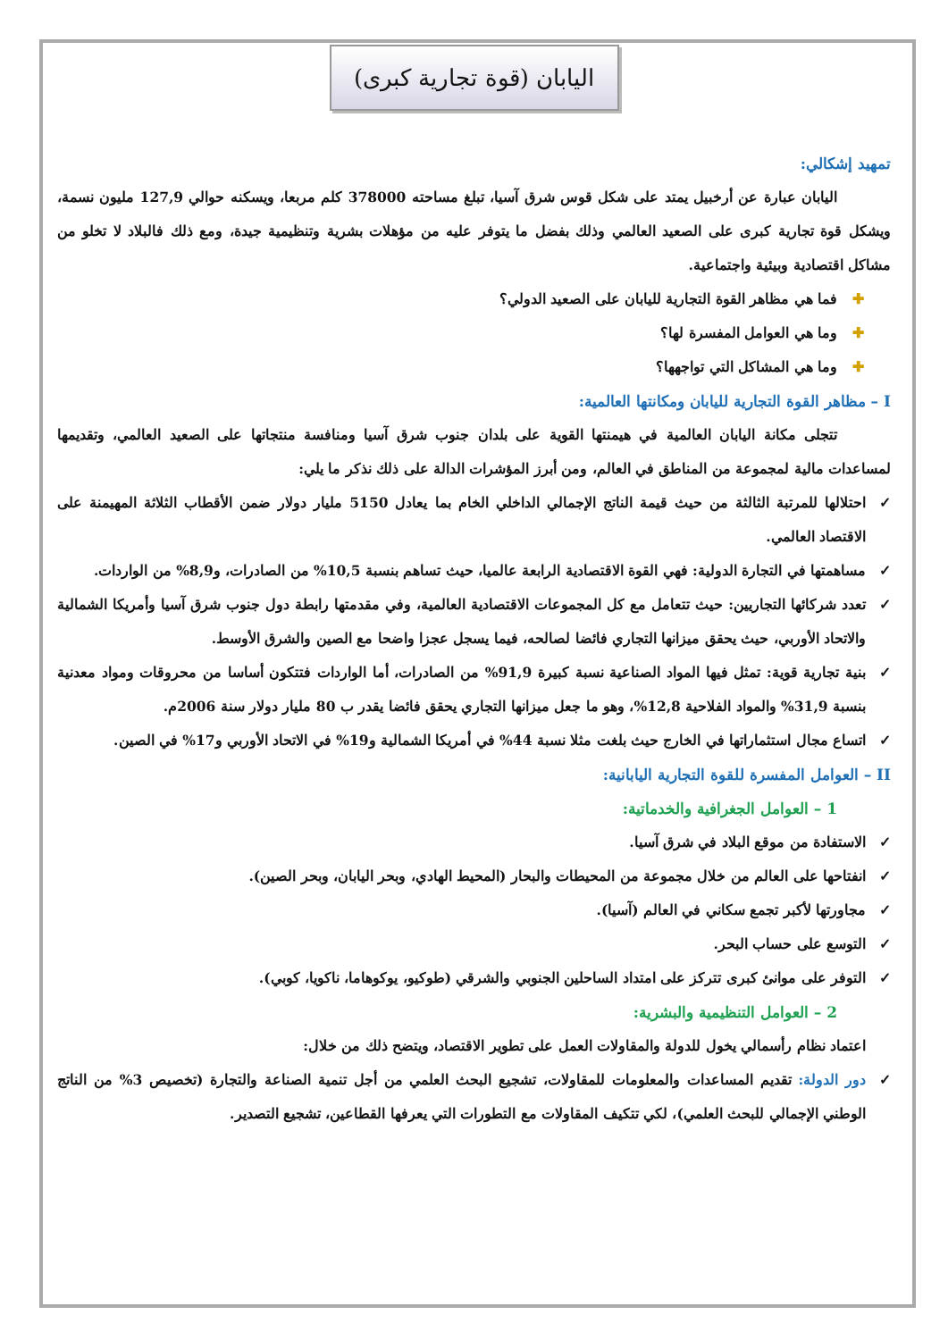اليابان (قوة تجارية كبرى)
تمهيد إشكالي:
اليابان عبارة عن أرخبيل يمتد على شكل قوس شرق آسيا، تبلغ مساحته 378000 كلم مربعا، ويسكنه حوالي 127,9 مليون نسمة، ويشكل قوة تجارية كبرى على الصعيد العالمي وذلك بفضل ما يتوفر عليه من مؤهلات بشرية وتنظيمية جيدة، ومع ذلك فالبلاد لا تخلو من مشاكل اقتصادية وبيئية واجتماعية.
✚ فما هي مظاهر القوة التجارية لليابان على الصعيد الدولي؟
✚ وما هي العوامل المفسرة لها؟
✚ وما هي المشاكل التي تواجهها؟
I – مظاهر القوة التجارية لليابان ومكانتها العالمية:
تتجلى مكانة اليابان العالمية في هيمنتها القوية على بلدان جنوب شرق آسيا ومنافسة منتجاتها على الصعيد العالمي، وتقديمها لمساعدات مالية لمجموعة من المناطق في العالم، ومن أبرز المؤشرات الدالة على ذلك نذكر ما يلي:
✓ احتلالها للمرتبة الثالثة من حيث قيمة الناتج الإجمالي الداخلي الخام بما يعادل 5150 مليار دولار ضمن الأقطاب الثلاثة المهيمنة على الاقتصاد العالمي.
✓ مساهمتها في التجارة الدولية: فهي القوة الاقتصادية الرابعة عالميا، حيث تساهم بنسبة 10,5% من الصادرات، و8,9% من الواردات.
✓ تعدد شركائها التجاريين: حيث تتعامل مع كل المجموعات الاقتصادية العالمية، وفي مقدمتها رابطة دول جنوب شرق آسيا وأمريكا الشمالية والاتحاد الأوربي، حيث يحقق ميزانها التجاري فائضا لصالحه، فيما يسجل عجزا واضحا مع الصين والشرق الأوسط.
✓ بنية تجارية قوية: تمثل فيها المواد الصناعية نسبة كبيرة 91,9% من الصادرات، أما الواردات فتتكون أساسا من محروقات ومواد معدنية بنسبة 31,9% والمواد الفلاحية 12,8%، وهو ما جعل ميزانها التجاري يحقق فائضا يقدر ب 80 مليار دولار سنة 2006م.
✓ اتساع مجال استثماراتها في الخارج حيث بلغت مثلا نسبة 44% في أمريكا الشمالية و19% في الاتحاد الأوربي و17% في الصين.
II – العوامل المفسرة للقوة التجارية اليابانية:
1 – العوامل الجغرافية والخدماتية:
✓ الاستفادة من موقع البلاد في شرق آسيا.
✓ انفتاحها على العالم من خلال مجموعة من المحيطات والبحار (المحيط الهادي، وبحر اليابان، وبحر الصين).
✓ مجاورتها لأكبر تجمع سكاني في العالم (آسيا).
✓ التوسع على حساب البحر.
✓ التوفر على موانئ كبرى تتركز على امتداد الساحلين الجنوبي والشرقي (طوكيو، يوكوهاما، ناكويا، كوبي).
2 – العوامل التنظيمية والبشرية:
اعتماد نظام رأسمالي يخول للدولة والمقاولات العمل على تطوير الاقتصاد، ويتضح ذلك من خلال:
✓ دور الدولة: تقديم المساعدات والمعلومات للمقاولات، تشجيع البحث العلمي من أجل تنمية الصناعة والتجارة (تخصيص 3% من الناتج الوطني الإجمالي للبحث العلمي)، لكي تتكيف المقاولات مع التطورات التي يعرفها القطاعين، تشجيع التصدير.